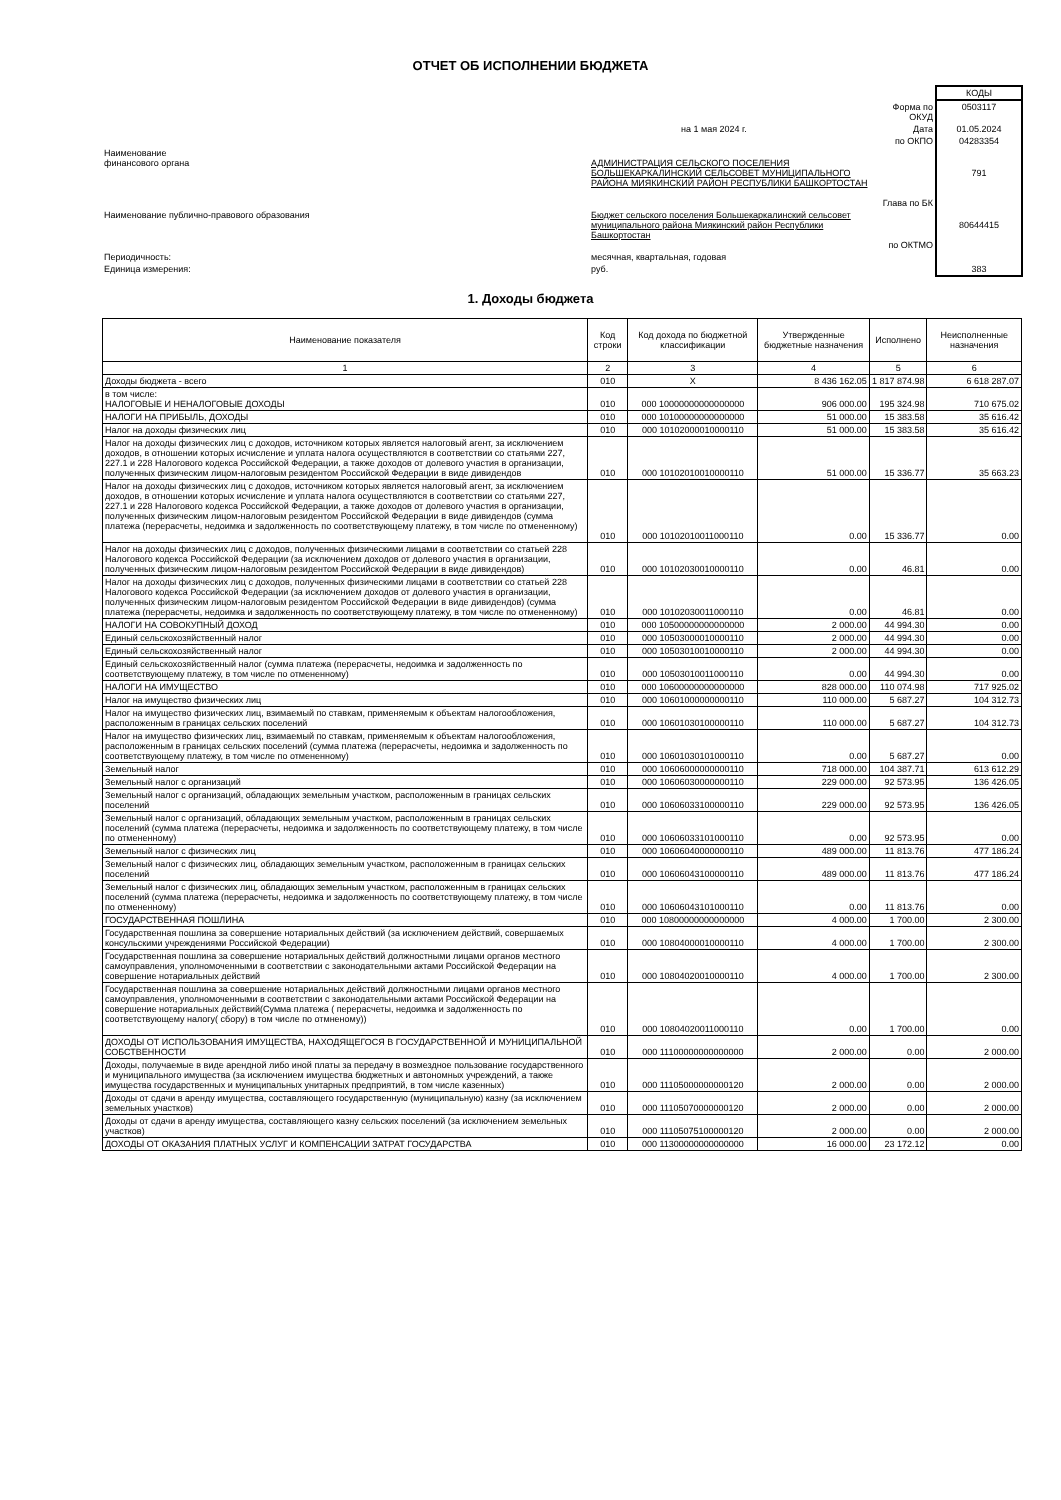ОТЧЕТ ОБ ИСПОЛНЕНИИ БЮДЖЕТА
КОДЫ
Форма по ОКУД
0503117
на 1 мая 2024 г.
Дата
01.05.2024
по ОКПО
04283354
Наименование
финансового органа
АДМИНИСТРАЦИЯ СЕЛЬСКОГО ПОСЕЛЕНИЯ БОЛЬШЕКАРКАЛИНСКИЙ СЕЛЬСОВЕТ МУНИЦИПАЛЬНОГО РАЙОНА МИЯКИНСКИЙ РАЙОН РЕСПУБЛИКИ БАШКОРТОСТАН
Глава по БК
791
Наименование публично-правового образования
Бюджет сельского поселения Большекаркалинский сельсовет муниципального района Миякинский район Республики Башкортостан
по ОКТМО
80644415
Периодичность:
месячная, квартальная, годовая
Единица измерения:
руб.
383
1. Доходы бюджета
| Наименование показателя | Код строки | Код дохода по бюджетной классификации | Утвержденные бюджетные назначения | Исполнено | Неисполненные назначения |
| --- | --- | --- | --- | --- | --- |
| 1 | 2 | 3 | 4 | 5 | 6 |
| Доходы бюджета - всего | 010 | X | 8 436 162.05 | 1 817 874.98 | 6 618 287.07 |
| в том числе: НАЛОГОВЫЕ И НЕНАЛОГОВЫЕ ДОХОДЫ | 010 | 000 10000000000000000 | 906 000.00 | 195 324.98 | 710 675.02 |
| НАЛОГИ НА ПРИБЫЛЬ, ДОХОДЫ | 010 | 000 10100000000000000 | 51 000.00 | 15 383.58 | 35 616.42 |
| Налог на доходы физических лиц | 010 | 000 10102000010000110 | 51 000.00 | 15 383.58 | 35 616.42 |
| Налог на доходы физических лиц с доходов, источником которых является налоговый агент, за исключением доходов, в отношении которых исчисление и уплата налога осуществляются в соответствии со статьями 227, 227.1 и 228 Налогового кодекса Российской Федерации, а также доходов от долевого участия в организации, полученных физическим лицом-налоговым резидентом Российской Федерации в виде дивидендов | 010 | 000 10102010010000110 | 51 000.00 | 15 336.77 | 35 663.23 |
| Налог на доходы физических лиц с доходов, источником которых является налоговый агент, за исключением доходов, в отношении которых исчисление и уплата налога осуществляются в соответствии со статьями 227, 227.1 и 228 Налогового кодекса Российской Федерации, а также доходов от долевого участия в организации, полученных физическим лицом-налоговым резидентом Российской Федерации в виде дивидендов (сумма платежа (перерасчеты, недоимка и задолженность по соответствующему платежу, в том числе по отмененному) | 010 | 000 10102010011000110 | 0.00 | 15 336.77 | 0.00 |
| Налог на доходы физических лиц с доходов, полученных физическими лицами в соответствии со статьей 228 Налогового кодекса Российской Федерации (за исключением доходов от долевого участия в организации, полученных физическим лицом-налоговым резидентом Российской Федерации в виде дивидендов) | 010 | 000 10102030010000110 | 0.00 | 46.81 | 0.00 |
| Налог на доходы физических лиц с доходов, полученных физическими лицами в соответствии со статьей 228 Налогового кодекса Российской Федерации (за исключением доходов от долевого участия в организации, полученных физическим лицом-налоговым резидентом Российской Федерации в виде дивидендов) (сумма платежа (перерасчеты, недоимка и задолженность по соответствующему платежу, в том числе по отмененному) | 010 | 000 10102030011000110 | 0.00 | 46.81 | 0.00 |
| НАЛОГИ НА СОВОКУПНЫЙ ДОХОД | 010 | 000 10500000000000000 | 2 000.00 | 44 994.30 | 0.00 |
| Единый сельскохозяйственный налог | 010 | 000 10503000010000110 | 2 000.00 | 44 994.30 | 0.00 |
| Единый сельскохозяйственный налог | 010 | 000 10503010010000110 | 2 000.00 | 44 994.30 | 0.00 |
| Единый сельскохозяйственный налог (сумма платежа (перерасчеты, недоимка и задолженность по соответствующему платежу, в том числе по отмененному) | 010 | 000 10503010011000110 | 0.00 | 44 994.30 | 0.00 |
| НАЛОГИ НА ИМУЩЕСТВО | 010 | 000 10600000000000000 | 828 000.00 | 110 074.98 | 717 925.02 |
| Налог на имущество физических лиц | 010 | 000 10601000000000110 | 110 000.00 | 5 687.27 | 104 312.73 |
| Налог на имущество физических лиц, взимаемый по ставкам, применяемым к объектам налогообложения, расположенным в границах сельских поселений | 010 | 000 10601030100000110 | 110 000.00 | 5 687.27 | 104 312.73 |
| Налог на имущество физических лиц, взимаемый по ставкам, применяемым к объектам налогообложения, расположенным в границах сельских поселений (сумма платежа (перерасчеты, недоимка и задолженность по соответствующему платежу, в том числе по отмененному) | 010 | 000 10601030101000110 | 0.00 | 5 687.27 | 0.00 |
| Земельный налог | 010 | 000 10606000000000110 | 718 000.00 | 104 387.71 | 613 612.29 |
| Земельный налог с организаций | 010 | 000 10606030000000110 | 229 000.00 | 92 573.95 | 136 426.05 |
| Земельный налог с организаций, обладающих земельным участком, расположенным в границах сельских поселений | 010 | 000 10606033100000110 | 229 000.00 | 92 573.95 | 136 426.05 |
| Земельный налог с организаций, обладающих земельным участком, расположенным в границах сельских поселений (сумма платежа (перерасчеты, недоимка и задолженность по соответствующему платежу, в том числе по отмененному) | 010 | 000 10606033101000110 | 0.00 | 92 573.95 | 0.00 |
| Земельный налог с физических лиц | 010 | 000 10606040000000110 | 489 000.00 | 11 813.76 | 477 186.24 |
| Земельный налог с физических лиц, обладающих земельным участком, расположенным в границах сельских поселений | 010 | 000 10606043100000110 | 489 000.00 | 11 813.76 | 477 186.24 |
| Земельный налог с физических лиц, обладающих земельным участком, расположенным в границах сельских поселений (сумма платежа (перерасчеты, недоимка и задолженность по соответствующему платежу, в том числе по отмененному) | 010 | 000 10606043101000110 | 0.00 | 11 813.76 | 0.00 |
| ГОСУДАРСТВЕННАЯ ПОШЛИНА | 010 | 000 10800000000000000 | 4 000.00 | 1 700.00 | 2 300.00 |
| Государственная пошлина за совершение нотариальных действий (за исключением действий, совершаемых консульскими учреждениями Российской Федерации) | 010 | 000 10804000010000110 | 4 000.00 | 1 700.00 | 2 300.00 |
| Государственная пошлина за совершение нотариальных действий должностными лицами органов местного самоуправления, уполномоченными в соответствии с законодательными актами Российской Федерации на совершение нотариальных действий | 010 | 000 10804020010000110 | 4 000.00 | 1 700.00 | 2 300.00 |
| Государственная пошлина за совершение нотариальных действий должностными лицами органов местного самоуправления, уполномоченными в соответствии с законодательными актами Российской Федерации на совершение нотариальных действий(Сумма платежа ( перерасчеты, недоимка и задолженность по соответствующему налогу( сбору) в том числе по отмненому)) | 010 | 000 10804020011000110 | 0.00 | 1 700.00 | 0.00 |
| ДОХОДЫ ОТ ИСПОЛЬЗОВАНИЯ ИМУЩЕСТВА, НАХОДЯЩЕГОСЯ В ГОСУДАРСТВЕННОЙ И МУНИЦИПАЛЬНОЙ СОБСТВЕННОСТИ | 010 | 000 11100000000000000 | 2 000.00 | 0.00 | 2 000.00 |
| Доходы, получаемые в виде арендной либо иной платы за передачу в возмездное пользование государственного и муниципального имущества (за исключением имущества бюджетных и автономных учреждений, а также имущества государственных и муниципальных унитарных предприятий, в том числе казенных) | 010 | 000 11105000000000120 | 2 000.00 | 0.00 | 2 000.00 |
| Доходы от сдачи в аренду имущества, составляющего государственную (муниципальную) казну (за исключением земельных участков) | 010 | 000 11105070000000120 | 2 000.00 | 0.00 | 2 000.00 |
| Доходы от сдачи в аренду имущества, составляющего казну сельских поселений (за исключением земельных участков) | 010 | 000 11105075100000120 | 2 000.00 | 0.00 | 2 000.00 |
| ДОХОДЫ ОТ ОКАЗАНИЯ ПЛАТНЫХ УСЛУГ И КОМПЕНСАЦИИ ЗАТРАТ ГОСУДАРСТВА | 010 | 000 11300000000000000 | 16 000.00 | 23 172.12 | 0.00 |